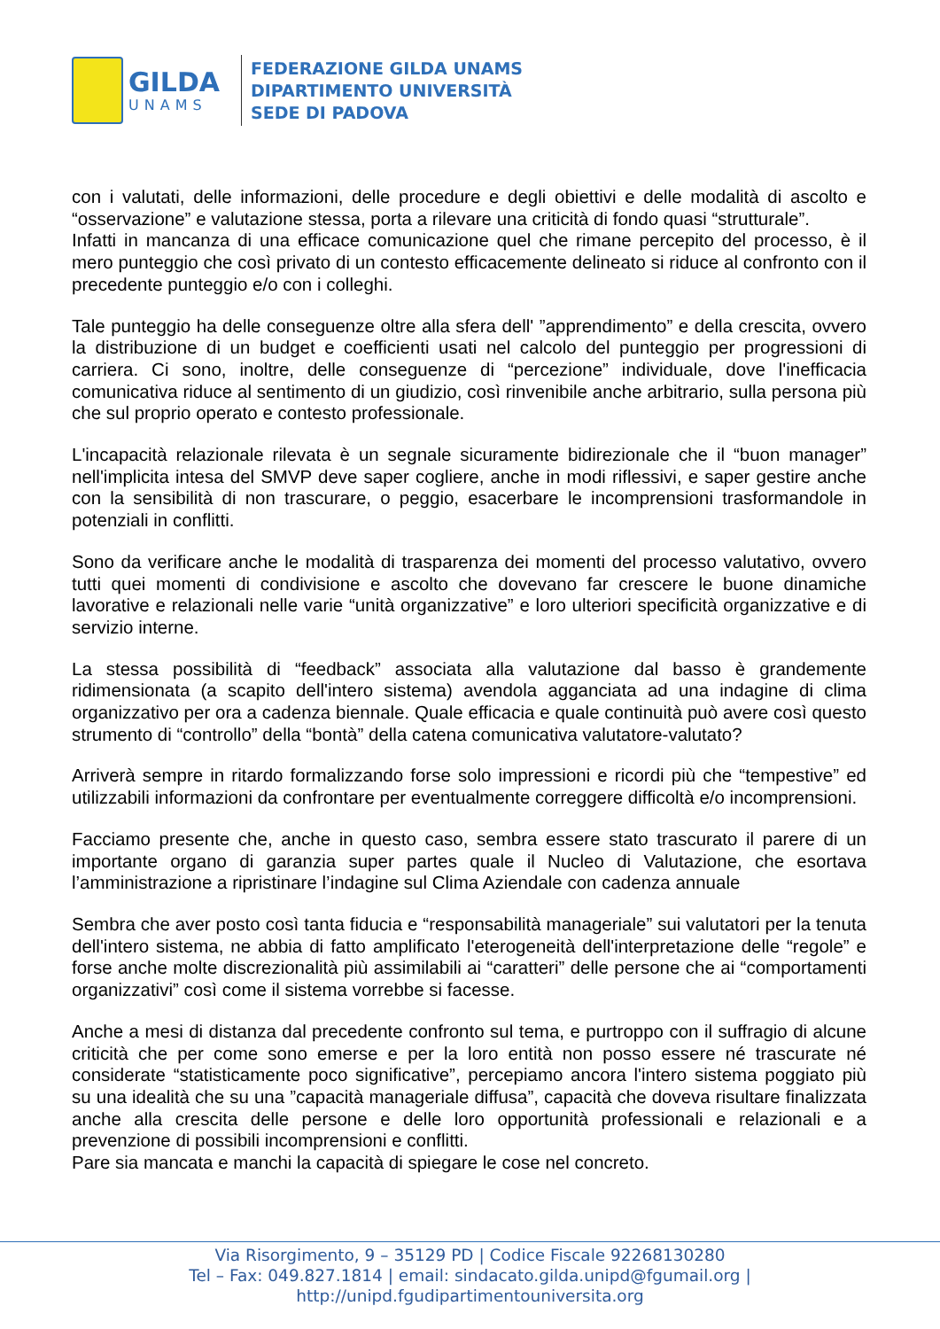GILDA
UNAMS
FEDERAZIONE GILDA UNAMS
DIPARTIMENTO UNIVERSITÀ
SEDE DI PADOVA
con i valutati, delle informazioni, delle procedure e degli obiettivi e delle modalità di ascolto e “osservazione” e valutazione stessa, porta a rilevare una criticità di fondo quasi “strutturale”.
Infatti in mancanza di una efficace comunicazione quel che rimane percepito del processo, è il mero punteggio che così privato di un contesto efficacemente delineato si riduce al confronto con il precedente punteggio e/o con i colleghi.
Tale punteggio ha delle conseguenze oltre alla sfera dell' ”apprendimento” e della crescita, ovvero la distribuzione di un budget e coefficienti usati nel calcolo del punteggio per progressioni di carriera. Ci sono, inoltre, delle conseguenze di “percezione” individuale, dove l'inefficacia comunicativa riduce al sentimento di un giudizio, così rinvenibile anche arbitrario, sulla persona più che sul proprio operato e contesto professionale.
L'incapacità relazionale rilevata è un segnale sicuramente bidirezionale che il “buon manager” nell'implicita intesa del SMVP deve saper cogliere, anche in modi riflessivi, e saper gestire anche con la sensibilità di non trascurare, o peggio, esacerbare le incomprensioni trasformandole in potenziali in conflitti.
Sono da verificare anche le modalità di trasparenza dei momenti del processo valutativo, ovvero tutti quei momenti di condivisione e ascolto che dovevano far crescere le buone dinamiche lavorative e relazionali nelle varie “unità organizzative” e loro ulteriori specificità organizzative e di servizio interne.
La stessa possibilità di “feedback” associata alla valutazione dal basso è grandemente ridimensionata (a scapito dell'intero sistema) avendola agganciata ad una indagine di clima organizzativo per ora a cadenza biennale. Quale efficacia e quale continuità può avere così questo strumento di “controllo” della “bontà” della catena comunicativa valutatore-valutato?
Arriverà sempre in ritardo formalizzando forse solo impressioni e ricordi più che “tempestive” ed utilizzabili informazioni da confrontare per eventualmente correggere difficoltà e/o incomprensioni.
Facciamo presente che, anche in questo caso, sembra essere stato trascurato il parere di un importante organo di garanzia super partes quale il Nucleo di Valutazione, che esortava l’amministrazione a ripristinare l’indagine sul Clima Aziendale con cadenza annuale
Sembra che aver posto così tanta fiducia e “responsabilità manageriale” sui valutatori per la tenuta dell'intero sistema, ne abbia di fatto amplificato l'eterogeneità dell'interpretazione delle “regole” e forse anche molte discrezionalità più assimilabili ai “caratteri” delle persone che ai “comportamenti organizzativi” così come il sistema vorrebbe si facesse.
Anche a mesi di distanza dal precedente confronto sul tema, e purtroppo con il suffragio di alcune criticità che per come sono emerse e per la loro entità non posso essere né trascurate né considerate “statisticamente poco significative”, percepiamo ancora l'intero sistema poggiato più su una idealità che su una ”capacità manageriale diffusa”, capacità che doveva risultare finalizzata anche alla crescita delle persone e delle loro opportunità professionali e relazionali e a prevenzione di possibili incomprensioni e conflitti.
Pare sia mancata e manchi la capacità di spiegare le cose nel concreto.
Via Risorgimento, 9 – 35129 PD | Codice Fiscale 92268130280
Tel – Fax: 049.827.1814 | email: sindacato.gilda.unipd@fgumail.org |
http://unipd.fgudipartimentouniversita.org